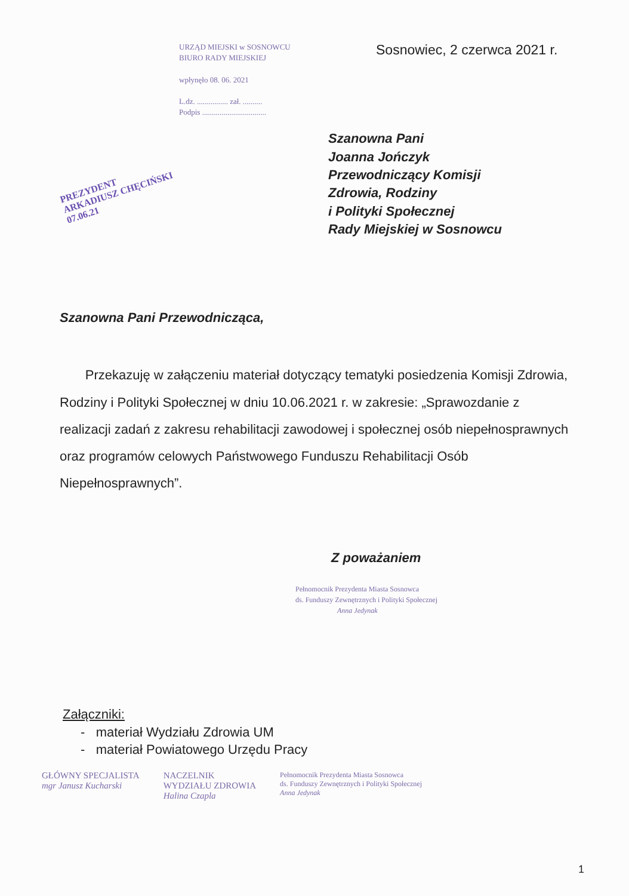URZĄD MIEJSKI w SOSNOWCU
BIURO RADY MIEJSKIEJ
wpłynęło 08. 06. 2021
L.dz. ................ zał. ..........
Podpis .................................
Sosnowiec, 2 czerwca 2021 r.
PREZYDENT
ARKADIUSZ CHĘCIŃSKI
07.06.21
Szanowna Pani
Joanna Jończyk
Przewodniczący Komisji
Zdrowia, Rodziny
i Polityki Społecznej
Rady Miejskiej w Sosnowcu
Szanowna Pani Przewodnicząca,
Przekazuję w załączeniu materiał dotyczący tematyki posiedzenia Komisji Zdrowia, Rodziny i Polityki Społecznej w dniu 10.06.2021 r. w zakresie: „Sprawozdanie z realizacji zadań z zakresu rehabilitacji zawodowej i społecznej osób niepełnosprawnych oraz programów celowych Państwowego Funduszu Rehabilitacji Osób Niepełnosprawnych”.
Z poważaniem
Pełnomocnik Prezydenta Miasta Sosnowca
ds. Funduszy Zewnętrznych i Polityki Społecznej
Anna Jedynak
Załączniki:
- materiał Wydziału Zdrowia UM
- materiał Powiatowego Urzędu Pracy
GŁÓWNY SPECJALISTA
mgr Janusz Kucharski
NACZELNIK
WYDZIAŁU ZDROWIA
Halina Czapla
Pełnomocnik Prezydenta Miasta Sosnowca
ds. Funduszy Zewnętrznych i Polityki Społecznej
Anna Jedynak
1